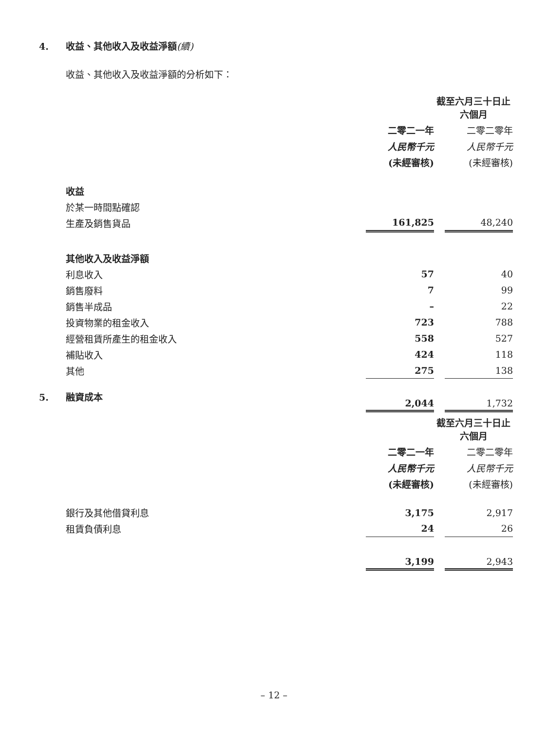4. 收益、其他收入及收益淨額(續)
收益、其他收入及收益淨額的分析如下：
| | 截至六月三十日止六個月 | | |
| | 二零二一年 | | 二零二零年 |
| | 人民幣千元 | | 人民幣千元 |
| | (未經審核) | | (未經審核) |
| 收益 | | | |
| 於某一時間點確認 | | | |
| 生產及銷售貨品 | 161,825 | | 48,240 |
| 其他收入及收益淨額 | | | |
| 利息收入 | 57 | | 40 |
| 銷售廢料 | 7 | | 99 |
| 銷售半成品 | – | | 22 |
| 投資物業的租金收入 | 723 | | 788 |
| 經營租賃所產生的租金收入 | 558 | | 527 |
| 補貼收入 | 424 | | 118 |
| 其他 | 275 | | 138 |
| | 2,044 | | 1,732 |
5. 融資成本
| | 截至六月三十日止六個月 | | |
| | 二零二一年 | | 二零二零年 |
| | 人民幣千元 | | 人民幣千元 |
| | (未經審核) | | (未經審核) |
| 銀行及其他借貸利息 | 3,175 | | 2,917 |
| 租賃負債利息 | 24 | | 26 |
| | 3,199 | | 2,943 |
– 12 –